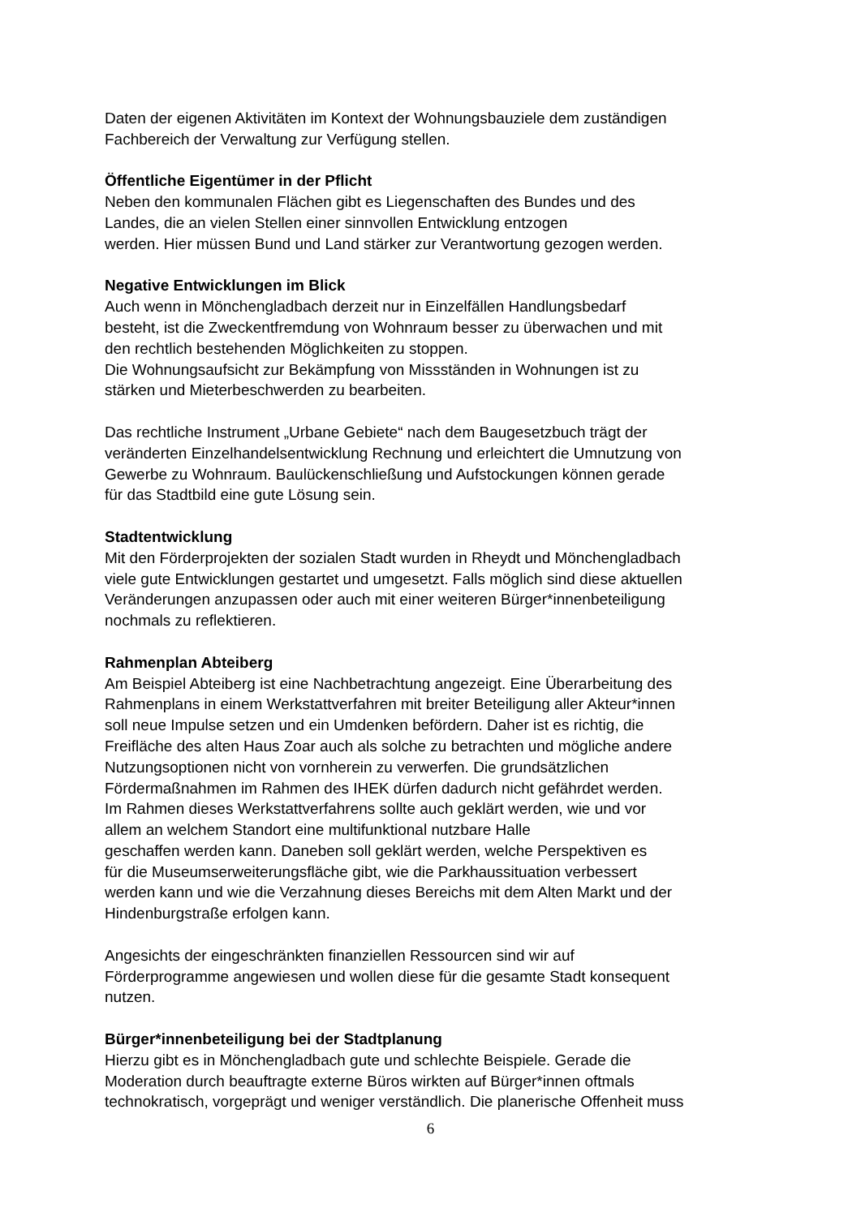Daten der eigenen Aktivitäten im Kontext der Wohnungsbauziele dem zuständigen
Fachbereich der Verwaltung zur Verfügung stellen.
Öffentliche Eigentümer in der Pflicht
Neben den kommunalen Flächen gibt es Liegenschaften des Bundes und des
Landes, die an vielen Stellen einer sinnvollen Entwicklung entzogen
werden. Hier müssen Bund und Land stärker zur Verantwortung gezogen werden.
Negative Entwicklungen im Blick
Auch wenn in Mönchengladbach derzeit nur in Einzelfällen Handlungsbedarf
besteht, ist die Zweckentfremdung von Wohnraum besser zu überwachen und mit
den rechtlich bestehenden Möglichkeiten zu stoppen.
Die Wohnungsaufsicht zur Bekämpfung von Missständen in Wohnungen ist zu
stärken und Mieterbeschwerden zu bearbeiten.
Das rechtliche Instrument „Urbane Gebiete“ nach dem Baugesetzbuch trägt der
veränderten Einzelhandelsentwicklung Rechnung und erleichtert die Umnutzung von
Gewerbe zu Wohnraum. Baulückenschließung und Aufstockungen können gerade
für das Stadtbild eine gute Lösung sein.
Stadtentwicklung
Mit den Förderprojekten der sozialen Stadt wurden in Rheydt und Mönchengladbach
viele gute Entwicklungen gestartet und umgesetzt. Falls möglich sind diese aktuellen
Veränderungen anzupassen oder auch mit einer weiteren Bürger*innenbeteiligung
nochmals zu reflektieren.
Rahmenplan Abteiberg
Am Beispiel Abteiberg ist eine Nachbetrachtung angezeigt. Eine Überarbeitung des
Rahmenplans in einem Werkstattverfahren mit breiter Beteiligung aller Akteur*innen
soll neue Impulse setzen und ein Umdenken befördern. Daher ist es richtig, die
Freifläche des alten Haus Zoar auch als solche zu betrachten und mögliche andere
Nutzungsoptionen nicht von vornherein zu verwerfen. Die grundsätzlichen
Fördermaßnahmen im Rahmen des IHEK dürfen dadurch nicht gefährdet werden.
Im Rahmen dieses Werkstattverfahrens sollte auch geklärt werden, wie und vor
allem an welchem Standort eine multifunktional nutzbare Halle
geschaffen werden kann. Daneben soll geklärt werden, welche Perspektiven es
für die Museumserweiterungsfläche gibt, wie die Parkhaussituation verbessert
werden kann und wie die Verzahnung dieses Bereichs mit dem Alten Markt und der
Hindenburgstraße erfolgen kann.
Angesichts der eingeschränkten finanziellen Ressourcen sind wir auf
Förderprogramme angewiesen und wollen diese für die gesamte Stadt konsequent
nutzen.
Bürger*innenbeteiligung bei der Stadtplanung
Hierzu gibt es in Mönchengladbach gute und schlechte Beispiele. Gerade die
Moderation durch beauftragte externe Büros wirkten auf Bürger*innen oftmals
technokratisch, vorgeprägt und weniger verständlich. Die planerische Offenheit muss
6